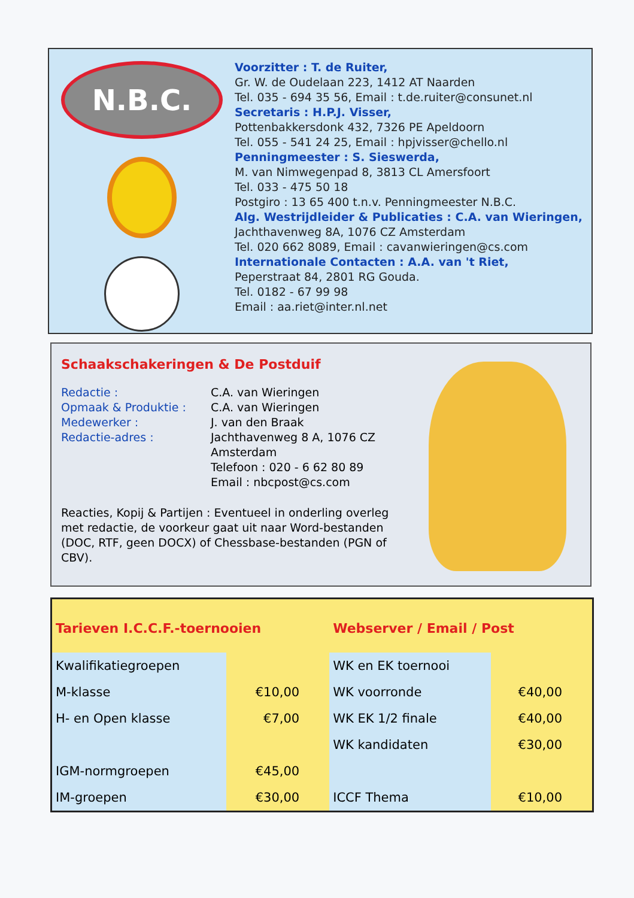N.B.C.
Voorzitter : T. de Ruiter,
Gr. W. de Oudelaan 223, 1412 AT Naarden
Tel. 035 - 694 35 56, Email : t.de.ruiter@consunet.nl
Secretaris : H.P.J. Visser,
Pottenbakkersdonk 432, 7326 PE Apeldoorn
Tel. 055 - 541 24 25, Email : hpjvisser@chello.nl
Penningmeester : S. Sieswerda,
M. van Nimwegenpad 8, 3813 CL Amersfoort
Tel. 033 - 475 50 18
Postgiro : 13 65 400 t.n.v. Penningmeester N.B.C.
Alg. Westrijdleider & Publicaties : C.A. van Wieringen,
Jachthavenweg 8A, 1076 CZ Amsterdam
Tel. 020 662 8089, Email : cavanwieringen@cs.com
Internationale Contacten : A.A. van 't Riet,
Peperstraat 84, 2801 RG Gouda.
Tel. 0182 - 67 99 98
Email : aa.riet@inter.nl.net
Schaakschakeringen & De Postduif
Redactie :
C.A. van Wieringen
Opmaak & Produktie :
C.A. van Wieringen
Medewerker :
J. van den Braak
Redactie-adres :
Jachthavenweg 8 A, 1076 CZ Amsterdam
Telefoon : 020 - 6 62 80 89
Email : nbcpost@cs.com
Reacties, Kopij & Partijen : Eventueel in onderling overleg met redactie, de voorkeur gaat uit naar Word-bestanden (DOC, RTF, geen DOCX) of Chessbase-bestanden (PGN of CBV).
| Tarieven I.C.C.F.-toernooien | | Webserver / Email / Post | |
| --- | --- | --- | --- |
| Kwalifikatiegroepen | | WK en EK toernooi | |
| M-klasse | €10,00 | WK voorronde | €40,00 |
| H- en Open klasse | €7,00 | WK EK 1/2 finale | €40,00 |
| | | WK kandidaten | €30,00 |
| IGM-normgroepen | €45,00 | | |
| IM-groepen | €30,00 | ICCF Thema | €10,00 |